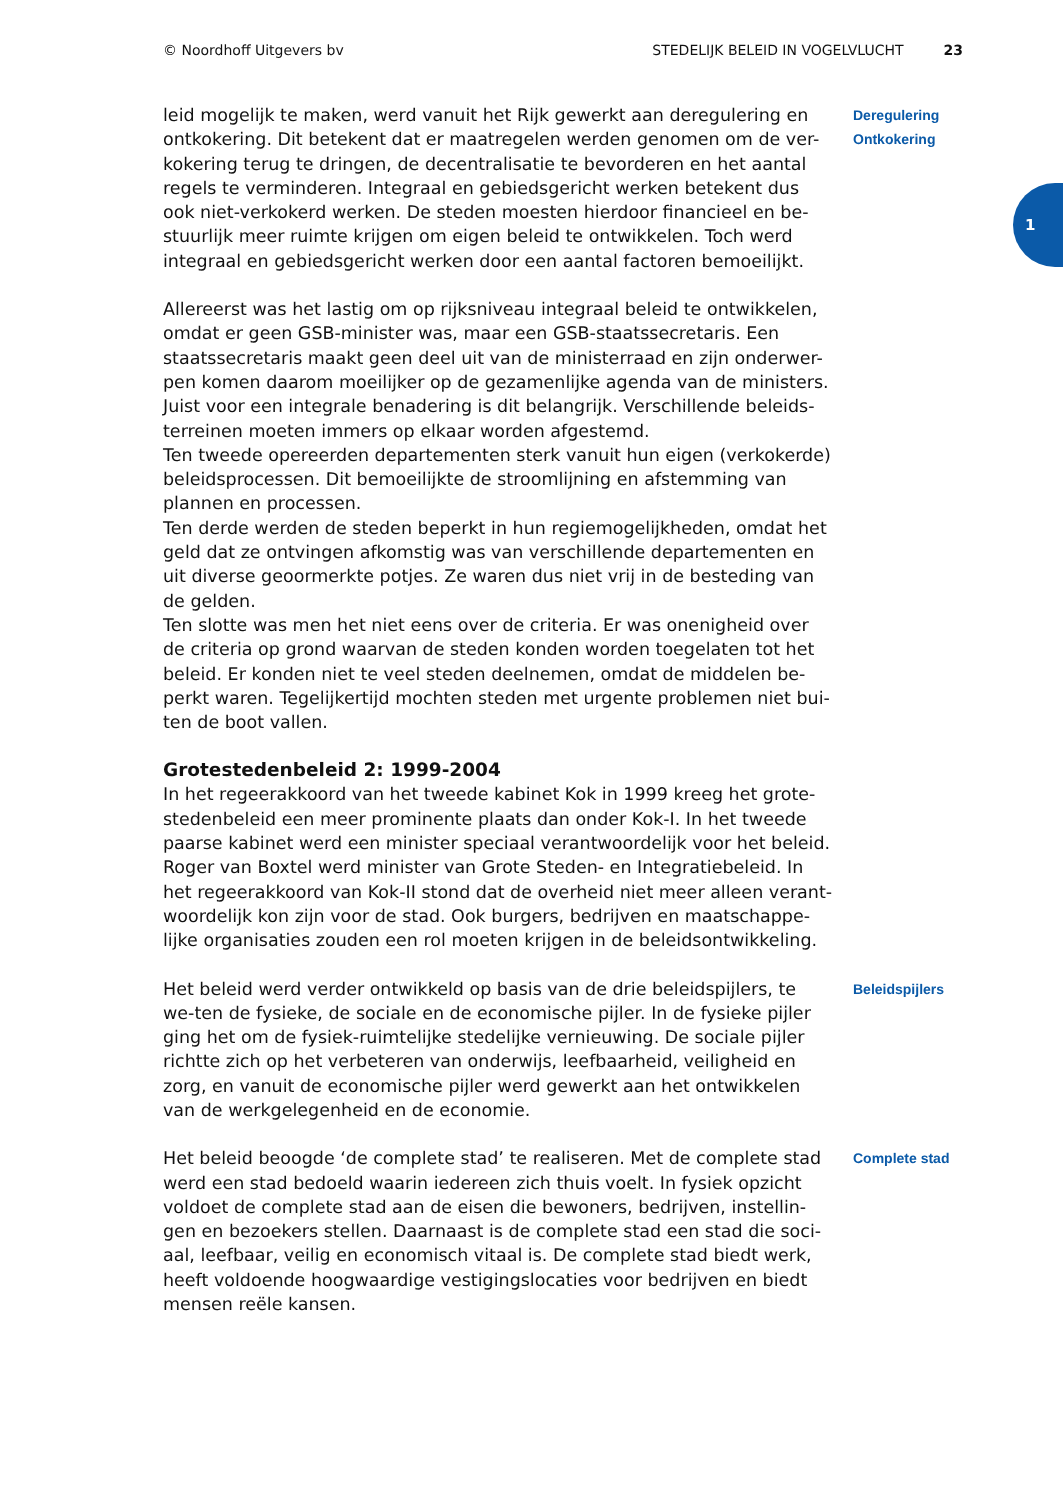© Noordhoff Uitgevers bv STEDELIJK BELEID IN VOGELVLUCHT 23
1
leid mogelijk te maken, werd vanuit het Rijk gewerkt aan deregulering en ontkokering. Dit betekent dat er maatregelen werden genomen om de ver-kokering terug te dringen, de decentralisatie te bevorderen en het aantal regels te verminderen. Integraal en gebiedsgericht werken betekent dus ook niet-verkokerd werken. De steden moesten hierdoor financieel en be-stuurlijk meer ruimte krijgen om eigen beleid te ontwikkelen. Toch werd integraal en gebiedsgericht werken door een aantal factoren bemoeilijkt.
Deregulering
Ontkokering
Allereerst was het lastig om op rijksniveau integraal beleid te ontwikkelen, omdat er geen GSB-minister was, maar een GSB-staatssecretaris. Een staatssecretaris maakt geen deel uit van de ministerraad en zijn onderwer-pen komen daarom moeilijker op de gezamenlijke agenda van de ministers. Juist voor een integrale benadering is dit belangrijk. Verschillende beleids-terreinen moeten immers op elkaar worden afgestemd.
Ten tweede opereerden departementen sterk vanuit hun eigen (verkokerde) beleidsprocessen. Dit bemoeilijkte de stroomlijning en afstemming van plannen en processen.
Ten derde werden de steden beperkt in hun regiemogelijkheden, omdat het geld dat ze ontvingen afkomstig was van verschillende departementen en uit diverse geoormerkte potjes. Ze waren dus niet vrij in de besteding van de gelden.
Ten slotte was men het niet eens over de criteria. Er was onenigheid over de criteria op grond waarvan de steden konden worden toegelaten tot het beleid. Er konden niet te veel steden deelnemen, omdat de middelen be-perkt waren. Tegelijkertijd mochten steden met urgente problemen niet bui-ten de boot vallen.
Grotestedenbeleid 2: 1999-2004
In het regeerakkoord van het tweede kabinet Kok in 1999 kreeg het grote-stedenbeleid een meer prominente plaats dan onder Kok-I. In het tweede paarse kabinet werd een minister speciaal verantwoordelijk voor het beleid. Roger van Boxtel werd minister van Grote Steden- en Integratiebeleid. In het regeerakkoord van Kok-II stond dat de overheid niet meer alleen verant-woordelijk kon zijn voor de stad. Ook burgers, bedrijven en maatschappe-lijke organisaties zouden een rol moeten krijgen in de beleidsontwikkeling.
Het beleid werd verder ontwikkeld op basis van de drie beleidspijlers, te we-ten de fysieke, de sociale en de economische pijler. In de fysieke pijler ging het om de fysiek-ruimtelijke stedelijke vernieuwing. De sociale pijler richtte zich op het verbeteren van onderwijs, leefbaarheid, veiligheid en zorg, en vanuit de economische pijler werd gewerkt aan het ontwikkelen van de werkgelegenheid en de economie.
Beleidspijlers
Het beleid beoogde ‘de complete stad’ te realiseren. Met de complete stad werd een stad bedoeld waarin iedereen zich thuis voelt. In fysiek opzicht voldoet de complete stad aan de eisen die bewoners, bedrijven, instellin-gen en bezoekers stellen. Daarnaast is de complete stad een stad die soci-aal, leefbaar, veilig en economisch vitaal is. De complete stad biedt werk, heeft voldoende hoogwaardige vestigingslocaties voor bedrijven en biedt mensen reële kansen.
Complete stad